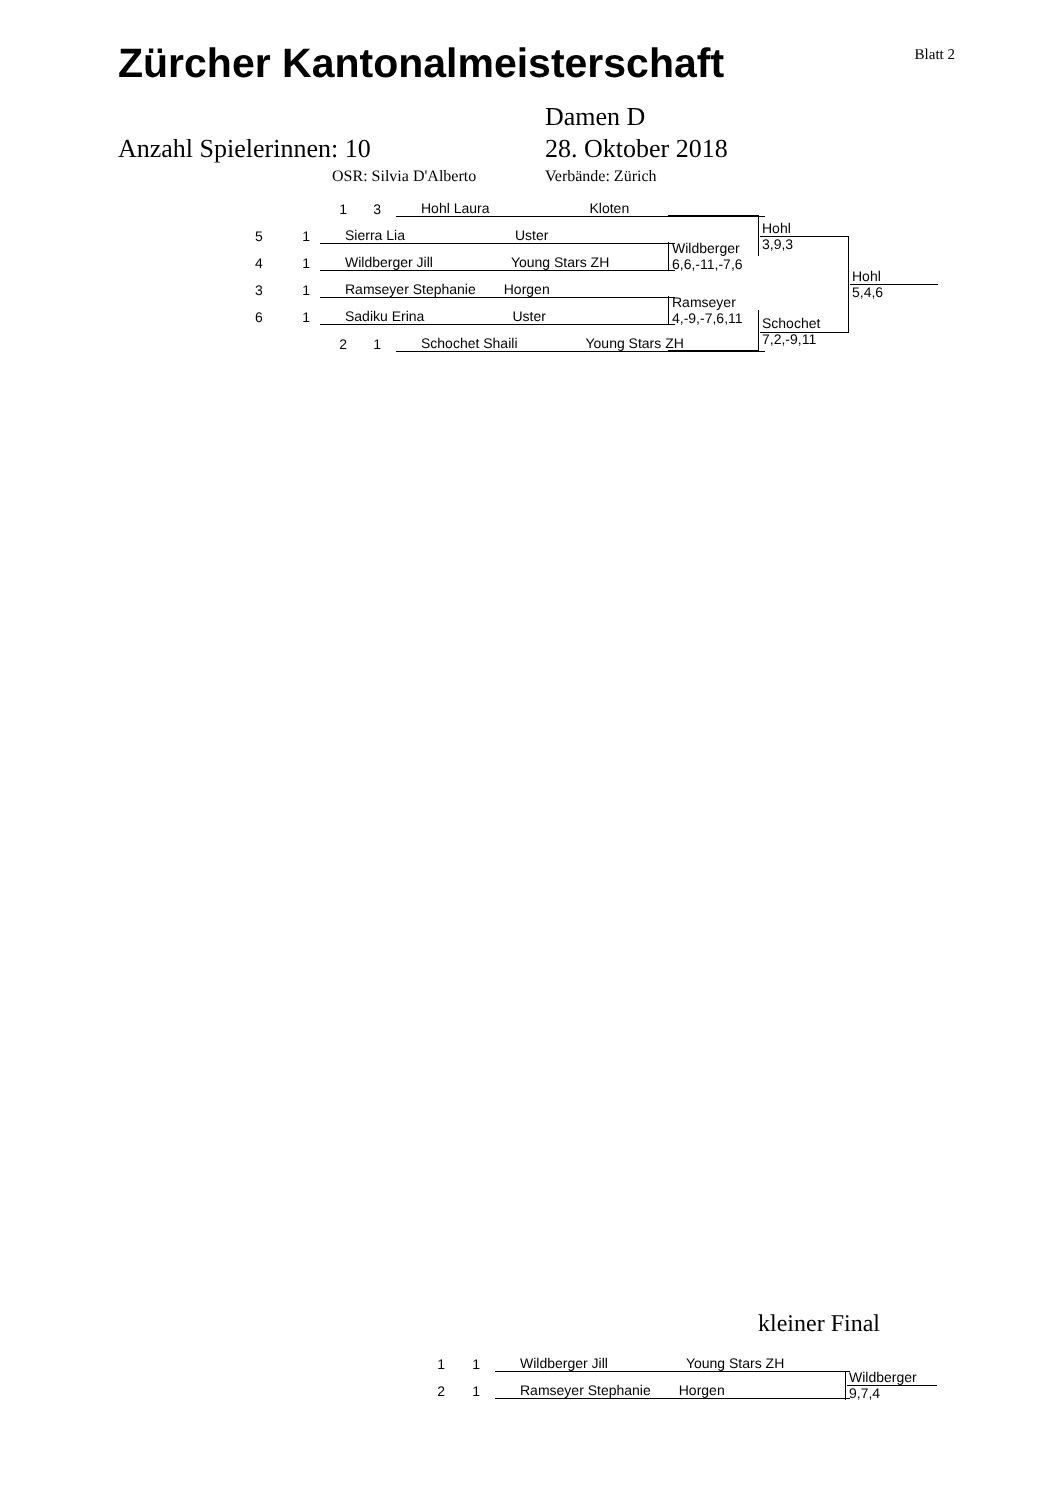Zürcher Kantonalmeisterschaft
Blatt 2
Damen D
Anzahl Spielerinnen: 10 28. Oktober 2018
OSR: Silvia D'Alberto Verbände: Zürich
1 3 Hohl Laura Kloten
5 1 Sierra Lia Uster
4 1 Wildberger Jill Young Stars ZH
3 1 Ramseyer Stephanie Horgen
6 1 Sadiku Erina Uster
2 1 Schochet Shaili Young Stars ZH
Wildberger
6,6,-11,-7,6
Ramseyer
4,-9,-7,6,11
Hohl
3,9,3
Schochet
7,2,-9,11
Hohl
5,4,6
kleiner Final
1 1 Wildberger Jill Young Stars ZH
2 1 Ramseyer Stephanie Horgen
Wildberger
9,7,4